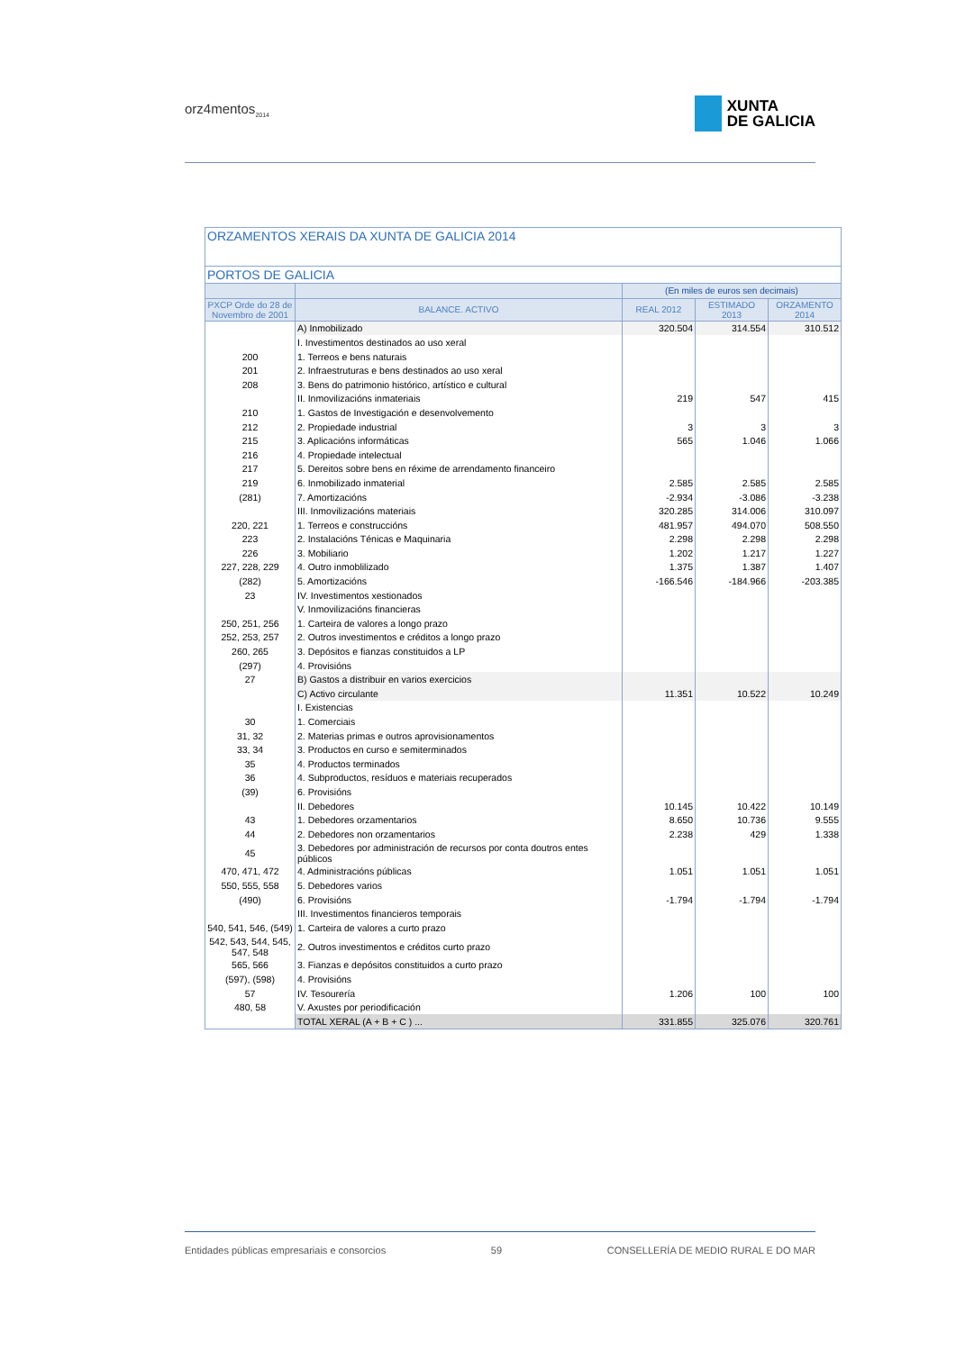orz4mentos<sub>2014</sub>
XUNTA
DE GALICIA
| ORZAMENTOS XERAIS DA XUNTA DE GALICIA 2014 | | | | |
| --- | --- | --- | --- | --- |
| PORTOS DE GALICIA | | | | |
| | | (En miles de euros sen decimais) | | |
| PXCP Orde do 28 de Novembro de 2001 | BALANCE. ACTIVO | REAL 2012 | ESTIMADO 2013 | ORZAMENTO 2014 |
| | A) Inmobilizado | 320.504 | 314.554 | 310.512 |
| | I. Investimentos destinados ao uso xeral | | | |
| 200 | 1. Terreos e bens naturais | | | |
| 201 | 2. Infraestruturas e bens destinados ao uso xeral | | | |
| 208 | 3. Bens do patrimonio histórico, artístico e cultural | | | |
| | II. Inmovilizacións inmateriais | 219 | 547 | 415 |
| 210 | 1. Gastos de Investigación e desenvolvemento | | | |
| 212 | 2. Propiedade industrial | 3 | 3 | 3 |
| 215 | 3. Aplicacións informáticas | 565 | 1.046 | 1.066 |
| 216 | 4. Propiedade intelectual | | | |
| 217 | 5. Dereitos sobre bens en réxime de arrendamento financeiro | | | |
| 219 | 6. Inmobilizado inmaterial | 2.585 | 2.585 | 2.585 |
| (281) | 7. Amortizacións | -2.934 | -3.086 | -3.238 |
| | III. Inmovilizacións materiais | 320.285 | 314.006 | 310.097 |
| 220, 221 | 1. Terreos e construccións | 481.957 | 494.070 | 508.550 |
| 223 | 2. Instalacións Ténicas e Maquinaria | 2.298 | 2.298 | 2.298 |
| 226 | 3. Mobiliario | 1.202 | 1.217 | 1.227 |
| 227, 228, 229 | 4. Outro inmoblilizado | 1.375 | 1.387 | 1.407 |
| (282) | 5. Amortizacións | -166.546 | -184.966 | -203.385 |
| 23 | IV. Investimentos xestionados | | | |
| | V. Inmovilizacións financieras | | | |
| 250, 251, 256 | 1. Carteira de valores a longo prazo | | | |
| 252, 253, 257 | 2. Outros investimentos e créditos a longo prazo | | | |
| 260, 265 | 3. Depósitos e fianzas constituidos a LP | | | |
| (297) | 4. Provisións | | | |
| 27 | B) Gastos a distribuir en varios exercicios | | | |
| | C) Activo circulante | 11.351 | 10.522 | 10.249 |
| | I. Existencias | | | |
| 30 | 1. Comerciais | | | |
| 31, 32 | 2. Materias primas e outros aprovisionamentos | | | |
| 33, 34 | 3. Productos en curso e semiterminados | | | |
| 35 | 4. Productos terminados | | | |
| 36 | 4. Subproductos, resíduos e materiais recuperados | | | |
| (39) | 6. Provisións | | | |
| | II. Debedores | 10.145 | 10.422 | 10.149 |
| 43 | 1. Debedores orzamentarios | 8.650 | 10.736 | 9.555 |
| 44 | 2. Debedores non orzamentarios | 2.238 | 429 | 1.338 |
| 45 | 3. Debedores por administración de recursos por conta doutros entes públicos | | | |
| 470, 471, 472 | 4. Administracións públicas | 1.051 | 1.051 | 1.051 |
| 550, 555, 558 | 5. Debedores varios | | | |
| (490) | 6. Provisións | -1.794 | -1.794 | -1.794 |
| | III. Investimentos financieros temporais | | | |
| 540, 541, 546, (549) | 1. Carteira de valores a curto prazo | | | |
| 542, 543, 544, 545, 547, 548 | 2. Outros investimentos e créditos curto prazo | | | |
| 565, 566 | 3. Fianzas e depósitos constituidos a curto prazo | | | |
| (597), (598) | 4. Provisións | | | |
| 57 | IV. Tesourería | 1.206 | 100 | 100 |
| 480, 58 | V. Axustes por periodificación | | | |
| | TOTAL XERAL (A + B + C ) ... | 331.855 | 325.076 | 320.761 |
Entidades públicas empresariais e consorcios 59 CONSELLERÍA DE MEDIO RURAL E DO MAR